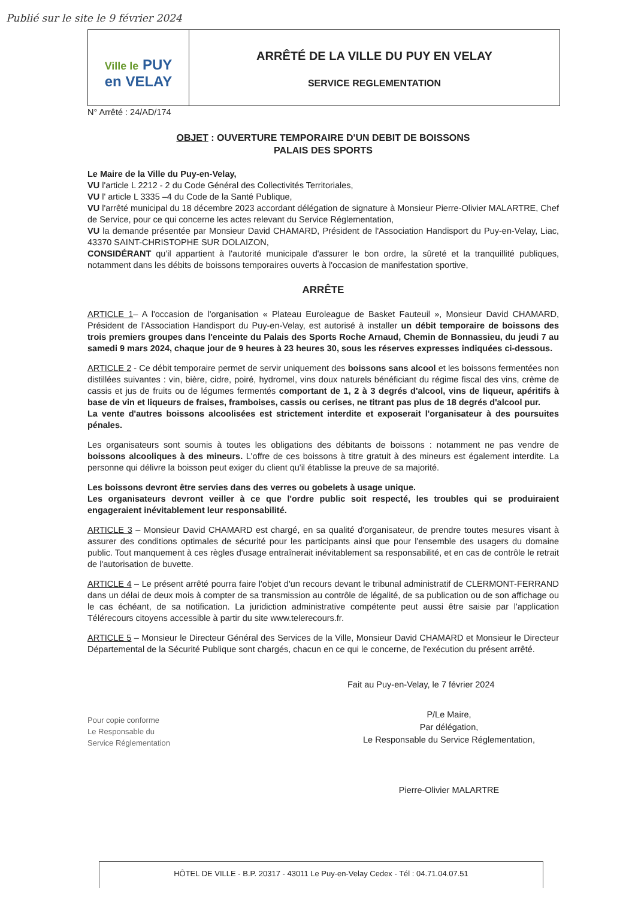Publié sur le site le 9 février 2024
Ville le PUY
en VELAY
ARRÊTÉ DE LA VILLE DU PUY EN VELAY
SERVICE REGLEMENTATION
N° Arrêté : 24/AD/174
OBJET : OUVERTURE TEMPORAIRE D'UN DEBIT DE BOISSONS
PALAIS DES SPORTS
Le Maire de la Ville du Puy-en-Velay,
VU l'article L 2212 - 2 du Code Général des Collectivités Territoriales,
VU l' article L 3335 –4 du Code de la Santé Publique,
VU l'arrêté municipal du 18 décembre 2023 accordant délégation de signature à Monsieur Pierre-Olivier MALARTRE, Chef de Service, pour ce qui concerne les actes relevant du Service Réglementation,
VU la demande présentée par Monsieur David CHAMARD, Président de l'Association Handisport du Puy-en-Velay, Liac, 43370 SAINT-CHRISTOPHE SUR DOLAIZON,
CONSIDÉRANT qu'il appartient à l'autorité municipale d'assurer le bon ordre, la sûreté et la tranquillité publiques, notamment dans les débits de boissons temporaires ouverts à l'occasion de manifestation sportive,
ARRÊTE
ARTICLE 1– A l'occasion de l'organisation « Plateau Euroleague de Basket Fauteuil », Monsieur David CHAMARD, Président de l'Association Handisport du Puy-en-Velay, est autorisé à installer un débit temporaire de boissons des trois premiers groupes dans l'enceinte du Palais des Sports Roche Arnaud, Chemin de Bonnassieu, du jeudi 7 au samedi 9 mars 2024, chaque jour de 9 heures à 23 heures 30, sous les réserves expresses indiquées ci-dessous.
ARTICLE 2 - Ce débit temporaire permet de servir uniquement des boissons sans alcool et les boissons fermentées non distillées suivantes : vin, bière, cidre, poiré, hydromel, vins doux naturels bénéficiant du régime fiscal des vins, crème de cassis et jus de fruits ou de légumes fermentés comportant de 1, 2 à 3 degrés d'alcool, vins de liqueur, apéritifs à base de vin et liqueurs de fraises, framboises, cassis ou cerises, ne titrant pas plus de 18 degrés d'alcool pur.
La vente d'autres boissons alcoolisées est strictement interdite et exposerait l'organisateur à des poursuites pénales.
Les organisateurs sont soumis à toutes les obligations des débitants de boissons : notamment ne pas vendre de boissons alcooliques à des mineurs. L'offre de ces boissons à titre gratuit à des mineurs est également interdite. La personne qui délivre la boisson peut exiger du client qu'il établisse la preuve de sa majorité.
Les boissons devront être servies dans des verres ou gobelets à usage unique.
Les organisateurs devront veiller à ce que l'ordre public soit respecté, les troubles qui se produiraient engageraient inévitablement leur responsabilité.
ARTICLE 3 – Monsieur David CHAMARD est chargé, en sa qualité d'organisateur, de prendre toutes mesures visant à assurer des conditions optimales de sécurité pour les participants ainsi que pour l'ensemble des usagers du domaine public. Tout manquement à ces règles d'usage entraînerait inévitablement sa responsabilité, et en cas de contrôle le retrait de l'autorisation de buvette.
ARTICLE 4 – Le présent arrêté pourra faire l'objet d'un recours devant le tribunal administratif de CLERMONT-FERRAND dans un délai de deux mois à compter de sa transmission au contrôle de légalité, de sa publication ou de son affichage ou le cas échéant, de sa notification. La juridiction administrative compétente peut aussi être saisie par l'application Télérecours citoyens accessible à partir du site www.telerecours.fr.
ARTICLE 5 – Monsieur le Directeur Général des Services de la Ville, Monsieur David CHAMARD et Monsieur le Directeur Départemental de la Sécurité Publique sont chargés, chacun en ce qui le concerne, de l'exécution du présent arrêté.
Fait au Puy-en-Velay, le 7 février 2024
Pour copie conforme
Le Responsable du
Service Réglementation
P/Le Maire,
Par délégation,
Le Responsable du Service Réglementation,
Pierre-Olivier MALARTRE
HÔTEL DE VILLE - B.P. 20317 - 43011 Le Puy-en-Velay Cedex - Tél : 04.71.04.07.51